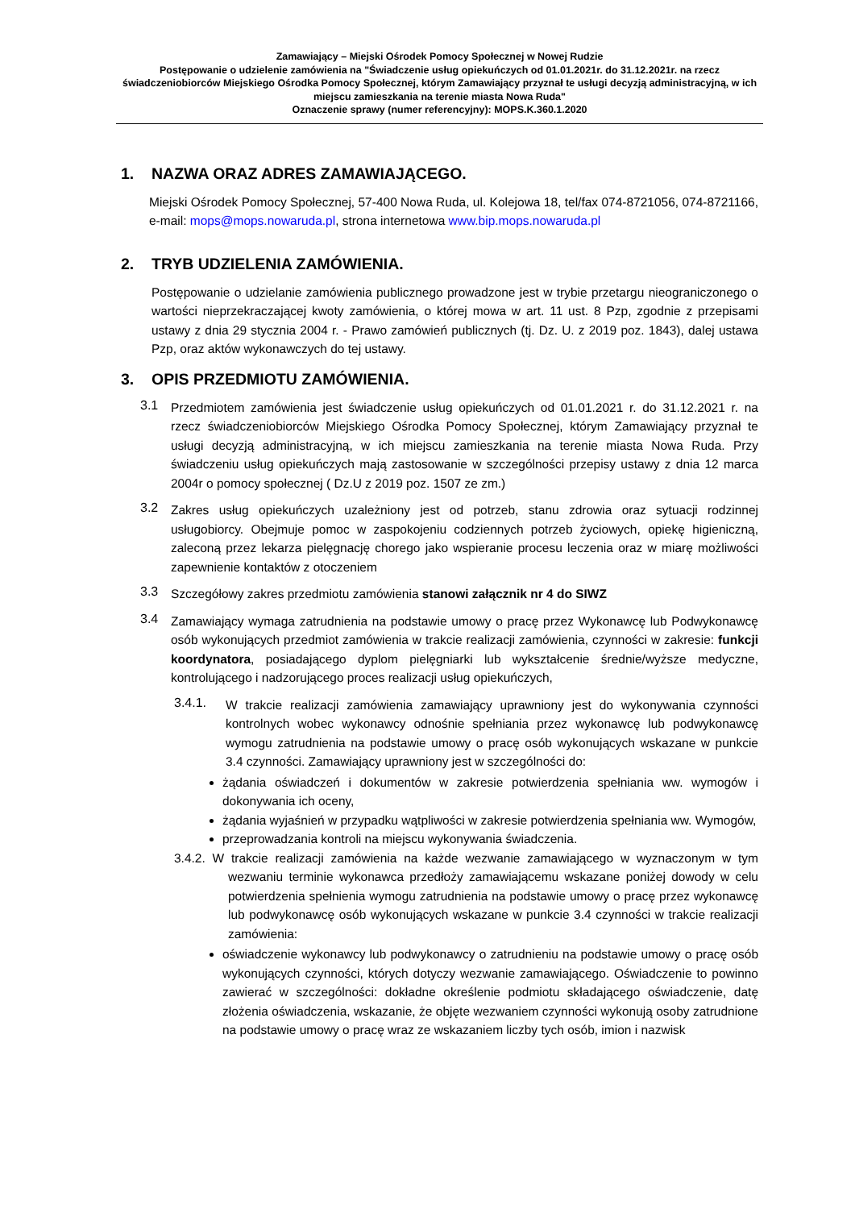Zamawiający – Miejski Ośrodek Pomocy Społecznej w Nowej Rudzie
Postępowanie o udzielenie zamówienia na "Świadczenie usług opiekuńczych od 01.01.2021r. do 31.12.2021r. na rzecz świadczeniobiorców Miejskiego Ośrodka Pomocy Społecznej, którym Zamawiający przyznał te usługi decyzją administracyjną, w ich miejscu zamieszkania na terenie miasta Nowa Ruda"
Oznaczenie sprawy (numer referencyjny): MOPS.K.360.1.2020
1. NAZWA ORAZ ADRES ZAMAWIAJĄCEGO.
Miejski Ośrodek Pomocy Społecznej, 57-400 Nowa Ruda, ul. Kolejowa 18, tel/fax 074-8721056, 074-8721166, e-mail: mops@mops.nowaruda.pl, strona internetowa www.bip.mops.nowaruda.pl
2. TRYB UDZIELENIA ZAMÓWIENIA.
Postępowanie o udzielanie zamówienia publicznego prowadzone jest w trybie przetargu nieograniczonego o wartości nieprzekraczającej kwoty zamówienia, o której mowa w art. 11 ust. 8 Pzp, zgodnie z przepisami ustawy z dnia 29 stycznia 2004 r. - Prawo zamówień publicznych (tj. Dz. U. z 2019 poz. 1843), dalej ustawa Pzp, oraz aktów wykonawczych do tej ustawy.
3. OPIS PRZEDMIOTU ZAMÓWIENIA.
3.1
Przedmiotem zamówienia jest świadczenie usług opiekuńczych od 01.01.2021 r. do 31.12.2021 r. na rzecz świadczeniobiorców Miejskiego Ośrodka Pomocy Społecznej, którym Zamawiający przyznał te usługi decyzją administracyjną, w ich miejscu zamieszkania na terenie miasta Nowa Ruda. Przy świadczeniu usług opiekuńczych mają zastosowanie w szczególności przepisy ustawy z dnia 12 marca 2004r o pomocy społecznej ( Dz.U z 2019 poz. 1507 ze zm.)
3.2
Zakres usług opiekuńczych uzależniony jest od potrzeb, stanu zdrowia oraz sytuacji rodzinnej usługobiorcy. Obejmuje pomoc w zaspokojeniu codziennych potrzeb życiowych, opiekę higieniczną, zaleconą przez lekarza pielęgnację chorego jako wspieranie procesu leczenia oraz w miarę możliwości zapewnienie kontaktów z otoczeniem
3.3
Szczegółowy zakres przedmiotu zamówienia stanowi załącznik nr 4 do SIWZ
3.4
Zamawiający wymaga zatrudnienia na podstawie umowy o pracę przez Wykonawcę lub Podwykonawcę osób wykonujących przedmiot zamówienia w trakcie realizacji zamówienia, czynności w zakresie: funkcji koordynatora, posiadającego dyplom pielęgniarki lub wykształcenie średnie/wyższe medyczne, kontrolującego i nadzorującego proces realizacji usług opiekuńczych,
3.4.1.
W trakcie realizacji zamówienia zamawiający uprawniony jest do wykonywania czynności kontrolnych wobec wykonawcy odnośnie spełniania przez wykonawcę lub podwykonawcę wymogu zatrudnienia na podstawie umowy o pracę osób wykonujących wskazane w punkcie 3.4 czynności. Zamawiający uprawniony jest w szczególności do:
żądania oświadczeń i dokumentów w zakresie potwierdzenia spełniania ww. wymogów i dokonywania ich oceny,
żądania wyjaśnień w przypadku wątpliwości w zakresie potwierdzenia spełniania ww. Wymogów,
przeprowadzania kontroli na miejscu wykonywania świadczenia.
3.4.2. W trakcie realizacji zamówienia na każde wezwanie zamawiającego w wyznaczonym w tym wezwaniu terminie wykonawca przedłoży zamawiającemu wskazane poniżej dowody w celu potwierdzenia spełnienia wymogu zatrudnienia na podstawie umowy o pracę przez wykonawcę lub podwykonawcę osób wykonujących wskazane w punkcie 3.4 czynności w trakcie realizacji zamówienia:
oświadczenie wykonawcy lub podwykonawcy o zatrudnieniu na podstawie umowy o pracę osób wykonujących czynności, których dotyczy wezwanie zamawiającego. Oświadczenie to powinno zawierać w szczególności: dokładne określenie podmiotu składającego oświadczenie, datę złożenia oświadczenia, wskazanie, że objęte wezwaniem czynności wykonują osoby zatrudnione na podstawie umowy o pracę wraz ze wskazaniem liczby tych osób, imion i nazwisk